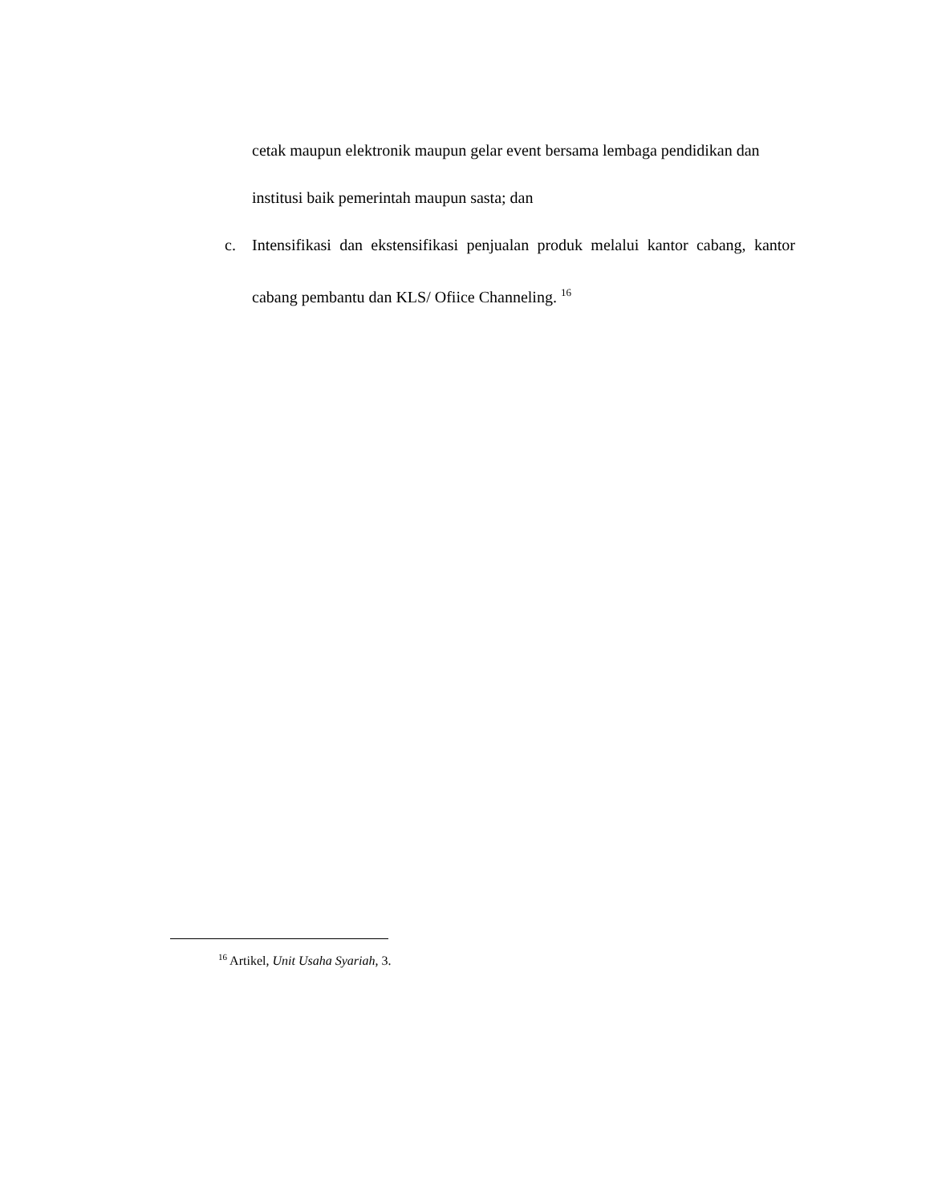cetak maupun elektronik maupun gelar event bersama lembaga pendidikan dan institusi baik pemerintah maupun sasta; dan
c. Intensifikasi dan ekstensifikasi penjualan produk melalui kantor cabang, kantor cabang pembantu dan KLS/ Ofiice Channeling. <sup>16</sup>
<sup>16</sup> Artikel, Unit Usaha Syariah, 3.